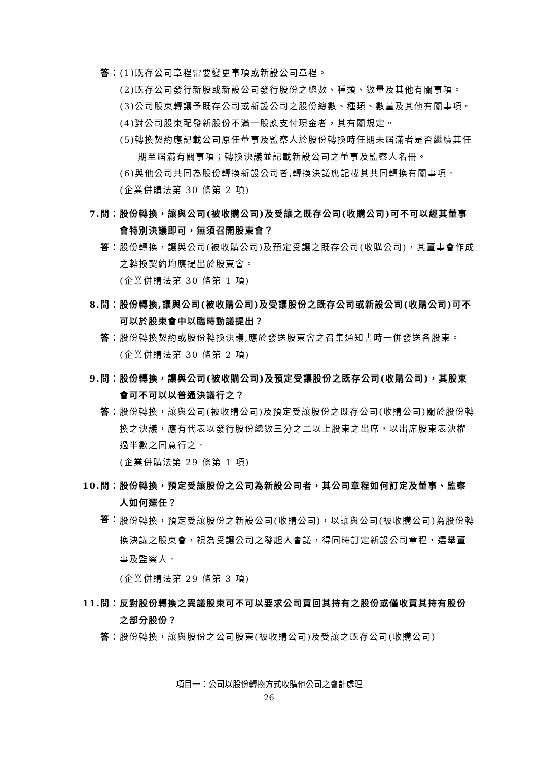答： (1)既存公司章程需要變更事項或新設公司章程。
(2)既存公司發行新股或新設公司發行股份之總數、種類、數量及其他有關事項。
(3)公司股東轉讓予既存公司或新設公司之股份總數、種類、數量及其他有關事項。
(4)對公司股東配發新股份不滿一股應支付現金者，其有關規定。
(5)轉換契約應記載公司原任董事及監察人於股份轉換時任期未屆滿者是否繼續其任期至屆滿有關事項；轉換決議並記載新設公司之董事及監察人名冊。
(6)與他公司共同為股份轉換新設公司者,轉換決議應記載其共同轉換有關事項。
(企業併購法第 30 條第 2 項)
7.問： 股份轉換，讓與公司(被收購公司)及受讓之既存公司(收購公司)可不可以經其董事會特別決議即可，無須召開股東會？
答： 股份轉換，讓與公司(被收購公司)及預定受讓之既存公司(收購公司)，其董事會作成之轉換契約均應提出於股東會。
(企業併購法第 30 條第 1 項)
8.問： 股份轉換,讓與公司(被收購公司)及受讓股份之既存公司或新設公司(收購公司)可不可以於股東會中以臨時動議提出？
答： 股份轉換契約或股份轉換決議,應於發送股東會之召集通知書時一併發送各股東。
(企業併購法第 30 條第 2 項)
9.問： 股份轉換，讓與公司(被收購公司)及預定受讓股份之既存公司(收購公司)，其股東會可不可以以普通決議行之？
答： 股份轉換，讓與公司(被收購公司)及預定受讓股份之既存公司(收購公司)關於股份轉換之決議，應有代表以發行股份總數三分之二以上股東之出席，以出席股東表決權過半數之同意行之。
(企業併購法第 29 條第 1 項)
10.問： 股份轉換，預定受讓股份之公司為新設公司者，其公司章程如何訂定及董事、監察人如何選任？
答：
股份轉換，預定受讓股份之新設公司(收購公司)，以讓與公司(被收購公司)為股份轉換決議之股東會，視為受讓公司之發起人會議，得同時訂定新設公司章程・選舉董事及監察人。
(企業併購法第 29 條第 3 項)
11.問： 反對股份轉換之異議股東可不可以要求公司買回其持有之股份或僅收買其持有股份之部分股份？
答： 股份轉換，讓與股份之公司股東(被收購公司)及受讓之既存公司(收購公司)
項目一：公司以股份轉換方式收購他公司之會計處理
26